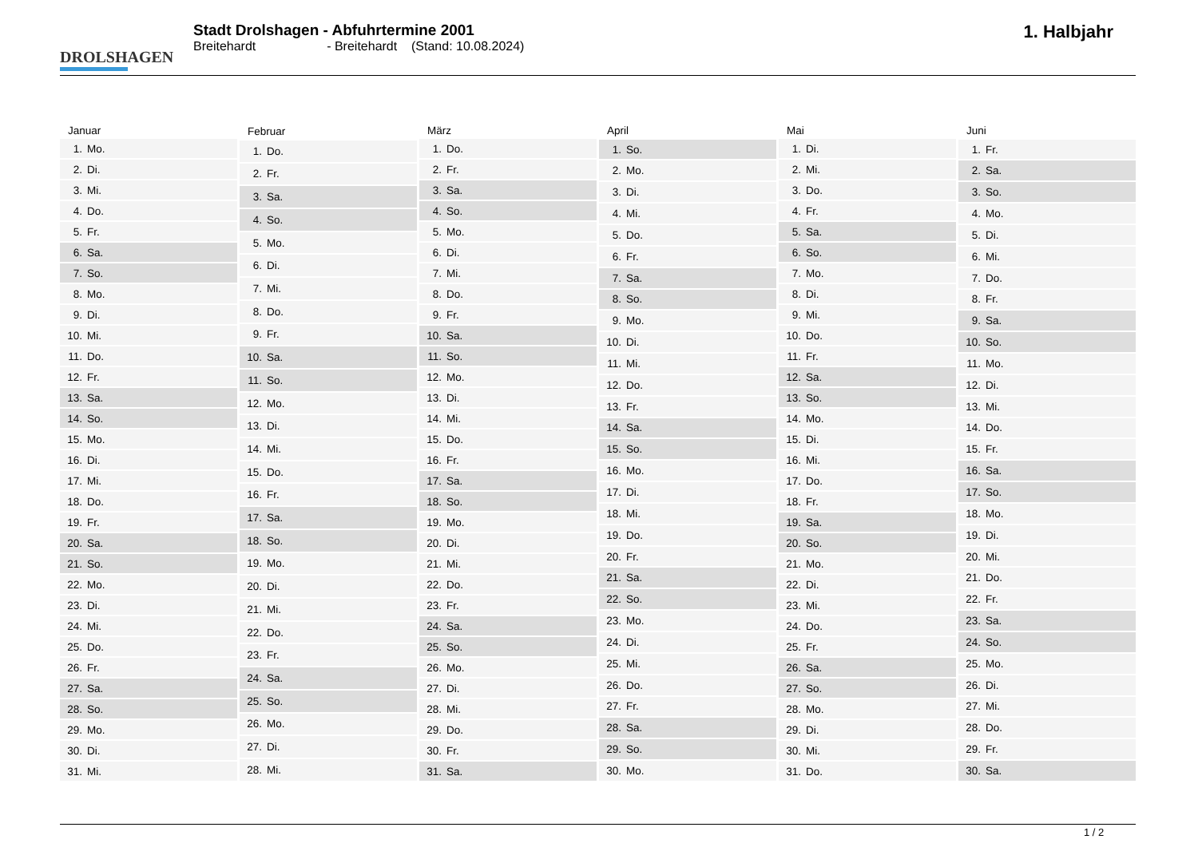DROLSHAGEN
Stadt Drolshagen - Abfuhrtermine 2001
Breitehardt - Breitehardt (Stand: 10.08.2024)
1. Halbjahr
| Januar |
| --- |
| 1. Mo. |
| 2. Di. |
| 3. Mi. |
| 4. Do. |
| 5. Fr. |
| 6. Sa. |
| 7. So. |
| 8. Mo. |
| 9. Di. |
| 10. Mi. |
| 11. Do. |
| 12. Fr. |
| 13. Sa. |
| 14. So. |
| 15. Mo. |
| 16. Di. |
| 17. Mi. |
| 18. Do. |
| 19. Fr. |
| 20. Sa. |
| 21. So. |
| 22. Mo. |
| 23. Di. |
| 24. Mi. |
| 25. Do. |
| 26. Fr. |
| 27. Sa. |
| 28. So. |
| 29. Mo. |
| 30. Di. |
| 31. Mi. |
| Februar |
| --- |
| 1. Do. |
| 2. Fr. |
| 3. Sa. |
| 4. So. |
| 5. Mo. |
| 6. Di. |
| 7. Mi. |
| 8. Do. |
| 9. Fr. |
| 10. Sa. |
| 11. So. |
| 12. Mo. |
| 13. Di. |
| 14. Mi. |
| 15. Do. |
| 16. Fr. |
| 17. Sa. |
| 18. So. |
| 19. Mo. |
| 20. Di. |
| 21. Mi. |
| 22. Do. |
| 23. Fr. |
| 24. Sa. |
| 25. So. |
| 26. Mo. |
| 27. Di. |
| 28. Mi. |
| März |
| --- |
| 1. Do. |
| 2. Fr. |
| 3. Sa. |
| 4. So. |
| 5. Mo. |
| 6. Di. |
| 7. Mi. |
| 8. Do. |
| 9. Fr. |
| 10. Sa. |
| 11. So. |
| 12. Mo. |
| 13. Di. |
| 14. Mi. |
| 15. Do. |
| 16. Fr. |
| 17. Sa. |
| 18. So. |
| 19. Mo. |
| 20. Di. |
| 21. Mi. |
| 22. Do. |
| 23. Fr. |
| 24. Sa. |
| 25. So. |
| 26. Mo. |
| 27. Di. |
| 28. Mi. |
| 29. Do. |
| 30. Fr. |
| 31. Sa. |
| April |
| --- |
| 1. So. |
| 2. Mo. |
| 3. Di. |
| 4. Mi. |
| 5. Do. |
| 6. Fr. |
| 7. Sa. |
| 8. So. |
| 9. Mo. |
| 10. Di. |
| 11. Mi. |
| 12. Do. |
| 13. Fr. |
| 14. Sa. |
| 15. So. |
| 16. Mo. |
| 17. Di. |
| 18. Mi. |
| 19. Do. |
| 20. Fr. |
| 21. Sa. |
| 22. So. |
| 23. Mo. |
| 24. Di. |
| 25. Mi. |
| 26. Do. |
| 27. Fr. |
| 28. Sa. |
| 29. So. |
| 30. Mo. |
| Mai |
| --- |
| 1. Di. |
| 2. Mi. |
| 3. Do. |
| 4. Fr. |
| 5. Sa. |
| 6. So. |
| 7. Mo. |
| 8. Di. |
| 9. Mi. |
| 10. Do. |
| 11. Fr. |
| 12. Sa. |
| 13. So. |
| 14. Mo. |
| 15. Di. |
| 16. Mi. |
| 17. Do. |
| 18. Fr. |
| 19. Sa. |
| 20. So. |
| 21. Mo. |
| 22. Di. |
| 23. Mi. |
| 24. Do. |
| 25. Fr. |
| 26. Sa. |
| 27. So. |
| 28. Mo. |
| 29. Di. |
| 30. Mi. |
| 31. Do. |
| Juni |
| --- |
| 1. Fr. |
| 2. Sa. |
| 3. So. |
| 4. Mo. |
| 5. Di. |
| 6. Mi. |
| 7. Do. |
| 8. Fr. |
| 9. Sa. |
| 10. So. |
| 11. Mo. |
| 12. Di. |
| 13. Mi. |
| 14. Do. |
| 15. Fr. |
| 16. Sa. |
| 17. So. |
| 18. Mo. |
| 19. Di. |
| 20. Mi. |
| 21. Do. |
| 22. Fr. |
| 23. Sa. |
| 24. So. |
| 25. Mo. |
| 26. Di. |
| 27. Mi. |
| 28. Do. |
| 29. Fr. |
| 30. Sa. |
1 / 2